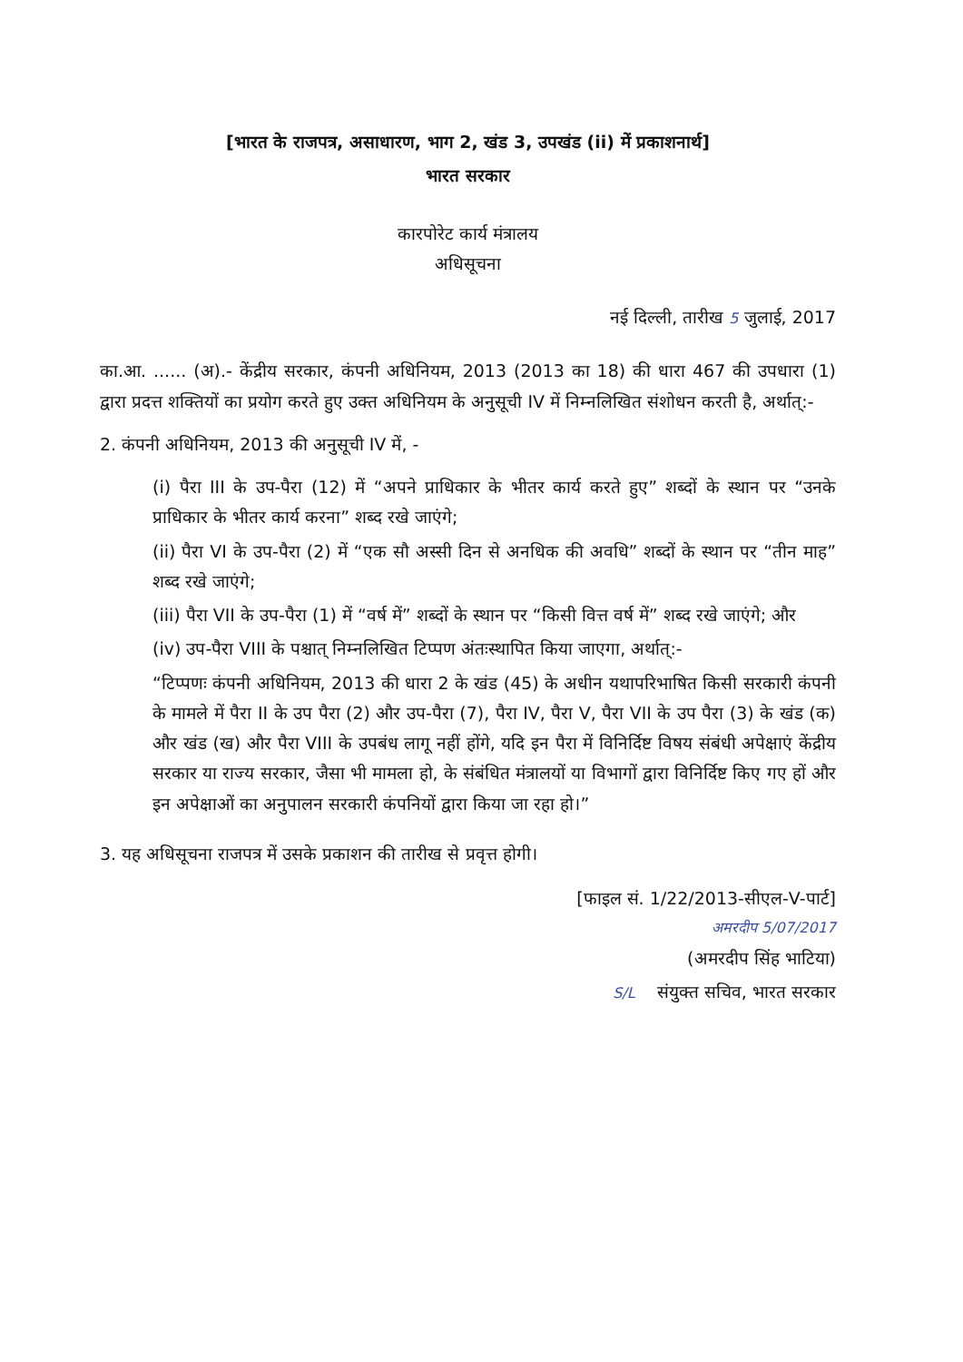[भारत के राजपत्र, असाधारण, भाग 2, खंड 3, उपखंड (ii) में प्रकाशनार्थ]
भारत सरकार
कारपोरेट कार्य मंत्रालय
अधिसूचना
नई दिल्ली, तारीख 5 जुलाई, 2017
का.आ. ...... (अ).- केंद्रीय सरकार, कंपनी अधिनियम, 2013 (2013 का 18) की धारा 467 की उपधारा (1) द्वारा प्रदत्त शक्तियों का प्रयोग करते हुए उक्त अधिनियम के अनुसूची IV में निम्नलिखित संशोधन करती है, अर्थात्:-
2. कंपनी अधिनियम, 2013 की अनुसूची IV में, -
(i) पैरा III के उप-पैरा (12) में “अपने प्राधिकार के भीतर कार्य करते हुए” शब्दों के स्थान पर “उनके प्राधिकार के भीतर कार्य करना” शब्द रखे जाएंगे;
(ii) पैरा VI के उप-पैरा (2) में “एक सौ अस्सी दिन से अनधिक की अवधि” शब्दों के स्थान पर “तीन माह” शब्द रखे जाएंगे;
(iii) पैरा VII के उप-पैरा (1) में “वर्ष में” शब्दों के स्थान पर “किसी वित्त वर्ष में” शब्द रखे जाएंगे; और
(iv) उप-पैरा VIII के पश्चात् निम्नलिखित टिप्पण अंतःस्थापित किया जाएगा, अर्थात्:-
“टिप्पणः कंपनी अधिनियम, 2013 की धारा 2 के खंड (45) के अधीन यथापरिभाषित किसी सरकारी कंपनी के मामले में पैरा II के उप पैरा (2) और उप-पैरा (7), पैरा IV, पैरा V, पैरा VII के उप पैरा (3) के खंड (क) और खंड (ख) और पैरा VIII के उपबंध लागू नहीं होंगे, यदि इन पैरा में विनिर्दिष्ट विषय संबंधी अपेक्षाएं केंद्रीय सरकार या राज्य सरकार, जैसा भी मामला हो, के संबंधित मंत्रालयों या विभागों द्वारा विनिर्दिष्ट किए गए हों और इन अपेक्षाओं का अनुपालन सरकारी कंपनियों द्वारा किया जा रहा हो।”
3. यह अधिसूचना राजपत्र में उसके प्रकाशन की तारीख से प्रवृत्त होगी।
[फाइल सं. 1/22/2013-सीएल-V-पार्ट]
अमरदीप 5/07/2017
(अमरदीप सिंह भाटिया)
S/L संयुक्त सचिव, भारत सरकार